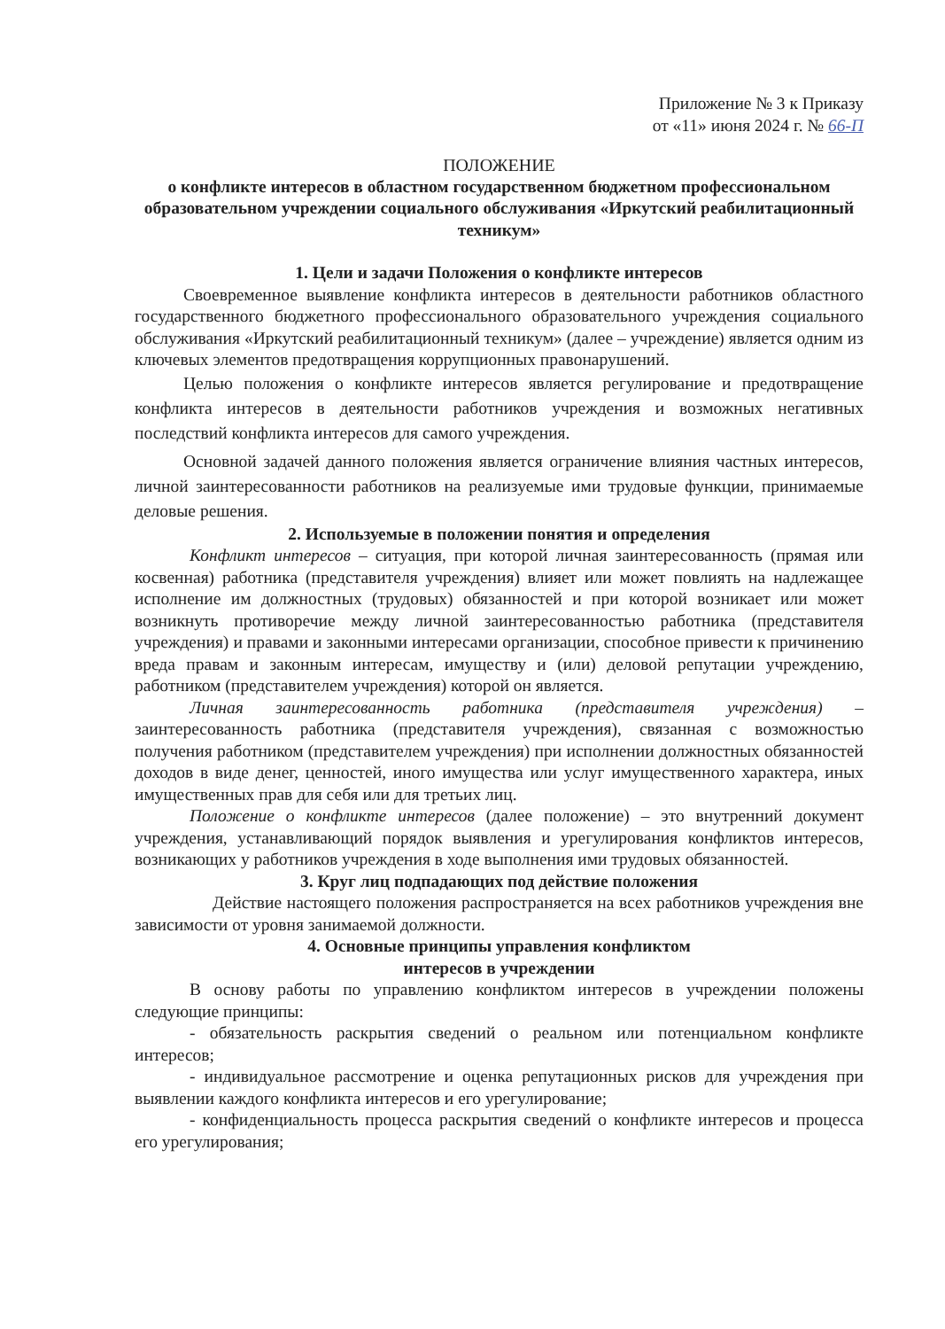Приложение № 3 к Приказу
от «11» июня 2024 г. № 66-П
ПОЛОЖЕНИЕ
о конфликте интересов в областном государственном бюджетном профессиональном образовательном учреждении социального обслуживания «Иркутский реабилитационный техникум»
1. Цели и задачи Положения о конфликте интересов
Своевременное выявление конфликта интересов в деятельности работников областного государственного бюджетного профессионального образовательного учреждения социального обслуживания «Иркутский реабилитационный техникум» (далее – учреждение) является одним из ключевых элементов предотвращения коррупционных правонарушений.
Целью положения о конфликте интересов является регулирование и предотвращение конфликта интересов в деятельности работников учреждения и возможных негативных последствий конфликта интересов для самого учреждения.
Основной задачей данного положения является ограничение влияния частных интересов, личной заинтересованности работников на реализуемые ими трудовые функции, принимаемые деловые решения.
2. Используемые в положении понятия и определения
Конфликт интересов – ситуация, при которой личная заинтересованность (прямая или косвенная) работника (представителя учреждения) влияет или может повлиять на надлежащее исполнение им должностных (трудовых) обязанностей и при которой возникает или может возникнуть противоречие между личной заинтересованностью работника (представителя учреждения) и правами и законными интересами организации, способное привести к причинению вреда правам и законным интересам, имуществу и (или) деловой репутации учреждению, работником (представителем учреждения) которой он является.
Личная заинтересованность работника (представителя учреждения) – заинтересованность работника (представителя учреждения), связанная с возможностью получения работником (представителем учреждения) при исполнении должностных обязанностей доходов в виде денег, ценностей, иного имущества или услуг имущественного характера, иных имущественных прав для себя или для третьих лиц.
Положение о конфликте интересов (далее положение) – это внутренний документ учреждения, устанавливающий порядок выявления и урегулирования конфликтов интересов, возникающих у работников учреждения в ходе выполнения ими трудовых обязанностей.
3. Круг лиц подпадающих под действие положения
Действие настоящего положения распространяется на всех работников учреждения вне зависимости от уровня занимаемой должности.
4. Основные принципы управления конфликтом
интересов в учреждении
В основу работы по управлению конфликтом интересов в учреждении положены следующие принципы:
- обязательность раскрытия сведений о реальном или потенциальном конфликте интересов;
- индивидуальное рассмотрение и оценка репутационных рисков для учреждения при выявлении каждого конфликта интересов и его урегулирование;
- конфиденциальность процесса раскрытия сведений о конфликте интересов и процесса его урегулирования;